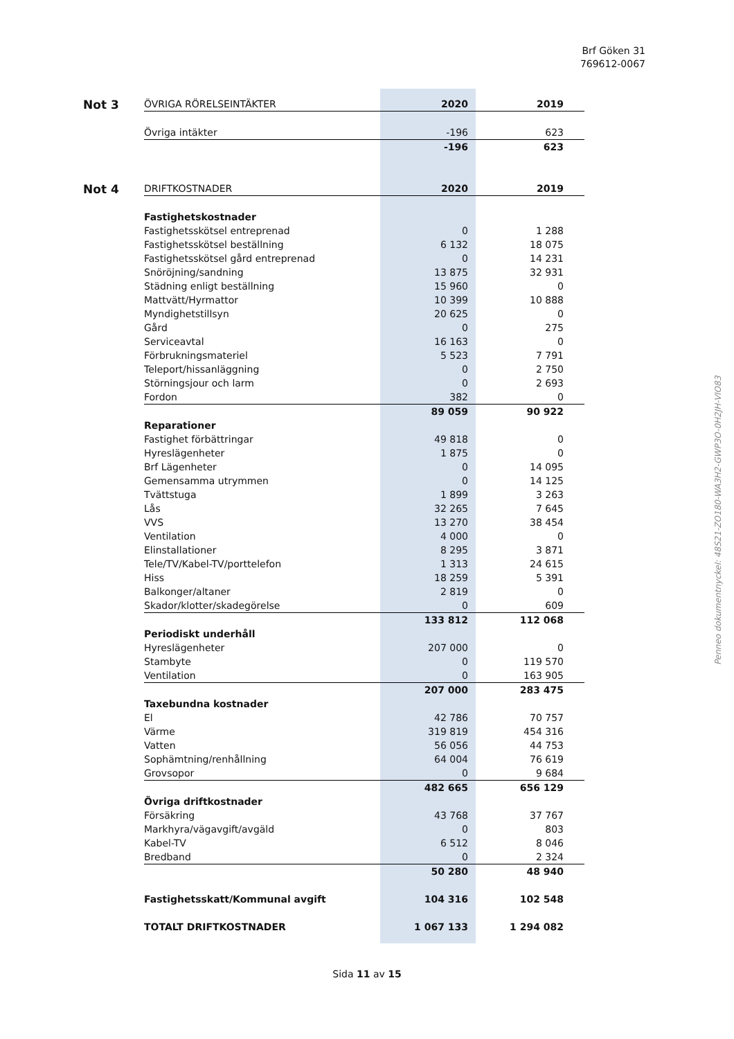Brf Göken 31
769612-0067
| Not 3 | ÖVRIGA RÖRELSEINTÄKTER | 2020 | 2019 |
| | Övriga intäkter | -196 | 623 |
| | | -196 | 623 |
| Not 4 | DRIFTKOSTNADER | 2020 | 2019 |
| | Fastighetskostnader | | |
| | Fastighetsskötsel entreprenad | 0 | 1 288 |
| | Fastighetsskötsel beställning | 6 132 | 18 075 |
| | Fastighetsskötsel gård entreprenad | 0 | 14 231 |
| | Snöröjning/sandning | 13 875 | 32 931 |
| | Städning enligt beställning | 15 960 | 0 |
| | Mattvätt/Hyrmattor | 10 399 | 10 888 |
| | Myndighetstillsyn | 20 625 | 0 |
| | Gård | 0 | 275 |
| | Serviceavtal | 16 163 | 0 |
| | Förbrukningsmateriel | 5 523 | 7 791 |
| | Teleport/hissanläggning | 0 | 2 750 |
| | Störningsjour och larm | 0 | 2 693 |
| | Fordon | 382 | 0 |
| | | 89 059 | 90 922 |
| | Reparationer | | |
| | Fastighet förbättringar | 49 818 | 0 |
| | Hyreslägenheter | 1 875 | 0 |
| | Brf Lägenheter | 0 | 14 095 |
| | Gemensamma utrymmen | 0 | 14 125 |
| | Tvättstuga | 1 899 | 3 263 |
| | Lås | 32 265 | 7 645 |
| | VVS | 13 270 | 38 454 |
| | Ventilation | 4 000 | 0 |
| | Elinstallationer | 8 295 | 3 871 |
| | Tele/TV/Kabel-TV/porttelefon | 1 313 | 24 615 |
| | Hiss | 18 259 | 5 391 |
| | Balkonger/altaner | 2 819 | 0 |
| | Skador/klotter/skadegörelse | 0 | 609 |
| | | 133 812 | 112 068 |
| | Periodiskt underhåll | | |
| | Hyreslägenheter | 207 000 | 0 |
| | Stambyte | 0 | 119 570 |
| | Ventilation | 0 | 163 905 |
| | | 207 000 | 283 475 |
| | Taxebundna kostnader | | |
| | El | 42 786 | 70 757 |
| | Värme | 319 819 | 454 316 |
| | Vatten | 56 056 | 44 753 |
| | Sophämtning/renhållning | 64 004 | 76 619 |
| | Grovsopor | 0 | 9 684 |
| | | 482 665 | 656 129 |
| | Övriga driftkostnader | | |
| | Försäkring | 43 768 | 37 767 |
| | Markhyra/vägavgift/avgäld | 0 | 803 |
| | Kabel-TV | 6 512 | 8 046 |
| | Bredband | 0 | 2 324 |
| | | 50 280 | 48 940 |
| | Fastighetsskatt/Kommunal avgift | 104 316 | 102 548 |
| | TOTALT DRIFTKOSTNADER | 1 067 133 | 1 294 082 |
Penneo dokumentnyckel: 48S21-ZO180-WA3H2-GWP3O-0H2JH-VIO83
Sida 11 av 15